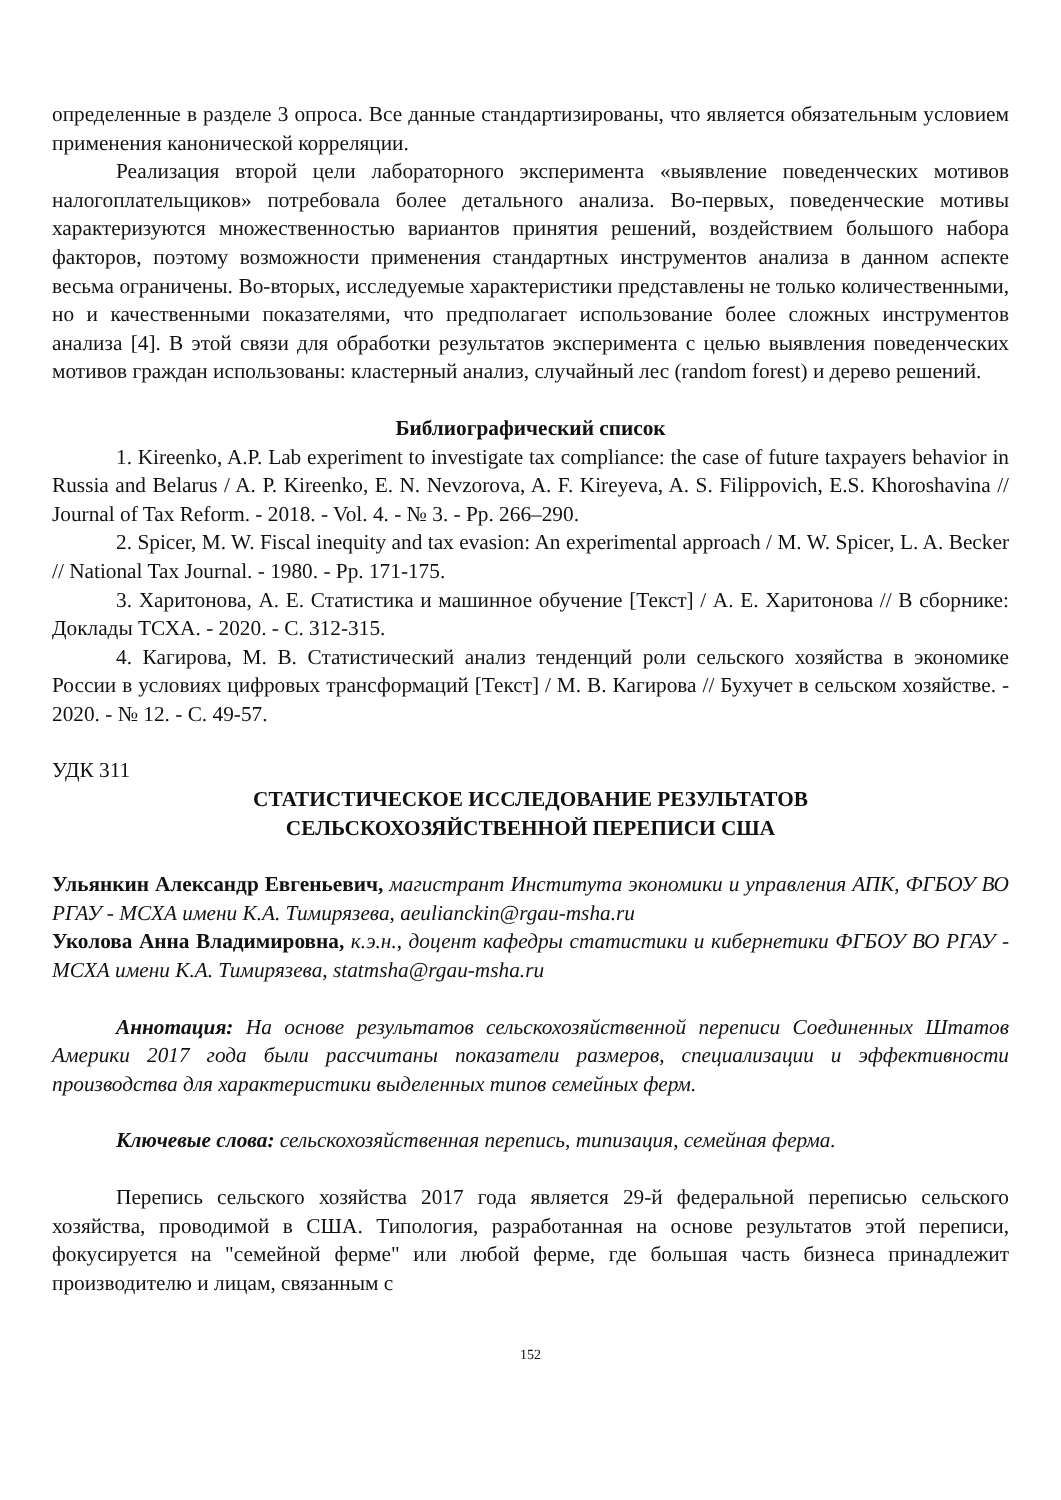определенные в разделе 3 опроса. Все данные стандартизированы, что является обязательным условием применения канонической корреляции.
Реализация второй цели лабораторного эксперимента «выявление поведенческих мотивов налогоплательщиков» потребовала более детального анализа. Во-первых, поведенческие мотивы характеризуются множественностью вариантов принятия решений, воздействием большого набора факторов, поэтому возможности применения стандартных инструментов анализа в данном аспекте весьма ограничены. Во-вторых, исследуемые характеристики представлены не только количественными, но и качественными показателями, что предполагает использование более сложных инструментов анализа [4]. В этой связи для обработки результатов эксперимента с целью выявления поведенческих мотивов граждан использованы: кластерный анализ, случайный лес (random forest) и дерево решений.
Библиографический список
1. Kireenko, A.P. Lab experiment to investigate tax compliance: the case of future taxpayers behavior in Russia and Belarus / A. P. Kireenko, E. N. Nevzorova, A. F. Kireyeva, A. S. Filippovich, E.S. Khoroshavina // Journal of Tax Reform. - 2018. - Vol. 4. - № 3. - Pp. 266–290.
2. Spicer, M. W. Fiscal inequity and tax evasion: An experimental approach / M. W. Spicer, L. A. Becker // National Tax Journal. - 1980. - Pp. 171-175.
3. Харитонова, А. Е. Статистика и машинное обучение [Текст] / А. Е. Харитонова // В сборнике: Доклады ТСХА. - 2020. - С. 312-315.
4. Кагирова, М. В. Статистический анализ тенденций роли сельского хозяйства в экономике России в условиях цифровых трансформаций [Текст] / М. В. Кагирова // Бухучет в сельском хозяйстве. - 2020. - № 12. - С. 49-57.
УДК 311
СТАТИСТИЧЕСКОЕ ИССЛЕДОВАНИЕ РЕЗУЛЬТАТОВ
СЕЛЬСКОХОЗЯЙСТВЕННОЙ ПЕРЕПИСИ США
Ульянкин Александр Евгеньевич, магистрант Института экономики и управления АПК, ФГБОУ ВО РГАУ - МСХА имени К.А. Тимирязева, aeulianckin@rgau-msha.ru
Уколова Анна Владимировна, к.э.н., доцент кафедры статистики и кибернетики ФГБОУ ВО РГАУ - МСХА имени К.А. Тимирязева, statmsha@rgau-msha.ru
Аннотация: На основе результатов сельскохозяйственной переписи Соединенных Штатов Америки 2017 года были рассчитаны показатели размеров, специализации и эффективности производства для характеристики выделенных типов семейных ферм.
Ключевые слова: сельскохозяйственная перепись, типизация, семейная ферма.
Перепись сельского хозяйства 2017 года является 29-й федеральной переписью сельского хозяйства, проводимой в США. Типология, разработанная на основе результатов этой переписи, фокусируется на "семейной ферме" или любой ферме, где большая часть бизнеса принадлежит производителю и лицам, связанным с
152